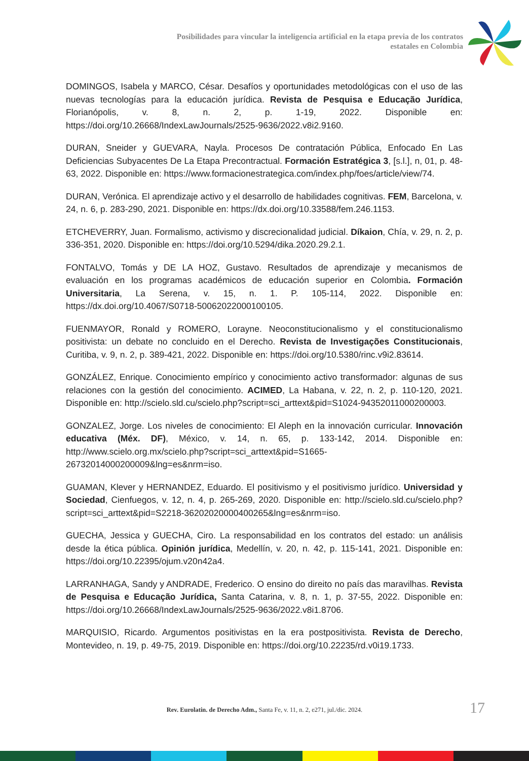Posibilidades para vincular la inteligencia artificial en la etapa previa de los contratos estatales en Colombia
DOMINGOS, Isabela y MARCO, César. Desafíos y oportunidades metodológicas con el uso de las nuevas tecnologías para la educación jurídica. Revista de Pesquisa e Educação Jurídica, Florianópolis, v. 8, n. 2, p. 1-19, 2022. Disponible en: https://doi.org/10.26668/IndexLawJournals/2525-9636/2022.v8i2.9160.
DURAN, Sneider y GUEVARA, Nayla. Procesos De contratación Pública, Enfocado En Las Deficiencias Subyacentes De La Etapa Precontractual. Formación Estratégica 3, [s.l.], n, 01, p. 48-63, 2022. Disponible en: https://www.formacionestrategica.com/index.php/foes/article/view/74.
DURAN, Verónica. El aprendizaje activo y el desarrollo de habilidades cognitivas. FEM, Barcelona, v. 24, n. 6, p. 283-290, 2021. Disponible en: https://dx.doi.org/10.33588/fem.246.1153.
ETCHEVERRY, Juan. Formalismo, activismo y discrecionalidad judicial. Díkaion, Chía, v. 29, n. 2, p. 336-351, 2020. Disponible en: https://doi.org/10.5294/dika.2020.29.2.1.
FONTALVO, Tomás y DE LA HOZ, Gustavo. Resultados de aprendizaje y mecanismos de evaluación en los programas académicos de educación superior en Colombia. Formación Universitaria, La Serena, v. 15, n. 1. P. 105-114, 2022. Disponible en: https://dx.doi.org/10.4067/S0718-50062022000100105.
FUENMAYOR, Ronald y ROMERO, Lorayne. Neoconstitucionalismo y el constitucionalismo positivista: un debate no concluido en el Derecho. Revista de Investigações Constitucionais, Curitiba, v. 9, n. 2, p. 389-421, 2022. Disponible en: https://doi.org/10.5380/rinc.v9i2.83614.
GONZÁLEZ, Enrique. Conocimiento empírico y conocimiento activo transformador: algunas de sus relaciones con la gestión del conocimiento. ACIMED, La Habana, v. 22, n. 2, p. 110-120, 2021. Disponible en: http://scielo.sld.cu/scielo.php?script=sci_arttext&pid=S1024-94352011000200003.
GONZALEZ, Jorge. Los niveles de conocimiento: El Aleph en la innovación curricular. Innovación educativa (Méx. DF), México, v. 14, n. 65, p. 133-142, 2014. Disponible en: http://www.scielo.org.mx/scielo.php?script=sci_arttext&pid=S1665-26732014000200009&lng=es&nrm=iso.
GUAMAN, Klever y HERNANDEZ, Eduardo. El positivismo y el positivismo jurídico. Universidad y Sociedad, Cienfuegos, v. 12, n. 4, p. 265-269, 2020. Disponible en: http://scielo.sld.cu/scielo.php?script=sci_arttext&pid=S2218-36202020000400265&lng=es&nrm=iso.
GUECHA, Jessica y GUECHA, Ciro. La responsabilidad en los contratos del estado: un análisis desde la ética pública. Opinión jurídica, Medellín, v. 20, n. 42, p. 115-141, 2021. Disponible en: https://doi.org/10.22395/ojum.v20n42a4.
LARRANHAGA, Sandy y ANDRADE, Frederico. O ensino do direito no país das maravilhas. Revista de Pesquisa e Educação Jurídica, Santa Catarina, v. 8, n. 1, p. 37-55, 2022. Disponible en: https://doi.org/10.26668/IndexLawJournals/2525-9636/2022.v8i1.8706.
MARQUISIO, Ricardo. Argumentos positivistas en la era postpositivista. Revista de Derecho, Montevideo, n. 19, p. 49-75, 2019. Disponible en: https://doi.org/10.22235/rd.v0i19.1733.
Rev. Eurolatin. de Derecho Adm., Santa Fe, v. 11, n. 2, e271, jul./dic. 2024. 17